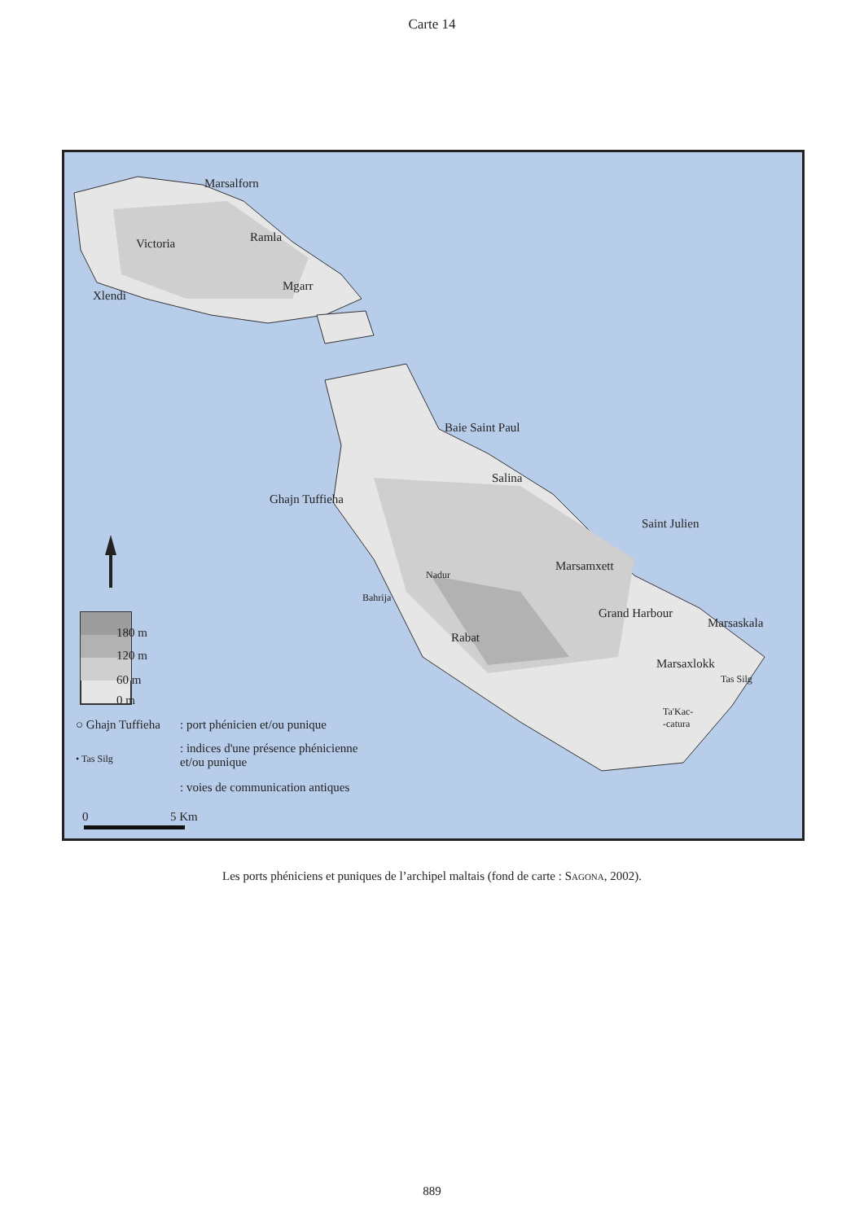Carte 14
Marsalforn
Victoria Ramla
Xlendi
Mgarr
Baie Saint Paul
Salina
Ghajn Tuffieha
Saint Julien
Marsamxett
Nadur
Bahrija
Grand Harbour
Rabat
Marsaskala
Marsaxlokk
Tas Silg
Ta'Kac-
-catura
180 m
120 m
60 m
0 m
○ Ghajn Tuffieha : port phénicien et/ou punique
• Tas Silg
: indices d'une présence phénicienne
et/ou punique
: voies de communication antiques
0 5 Km
Les ports phéniciens et puniques de l’archipel maltais (fond de carte : SAGONA, 2002).
889